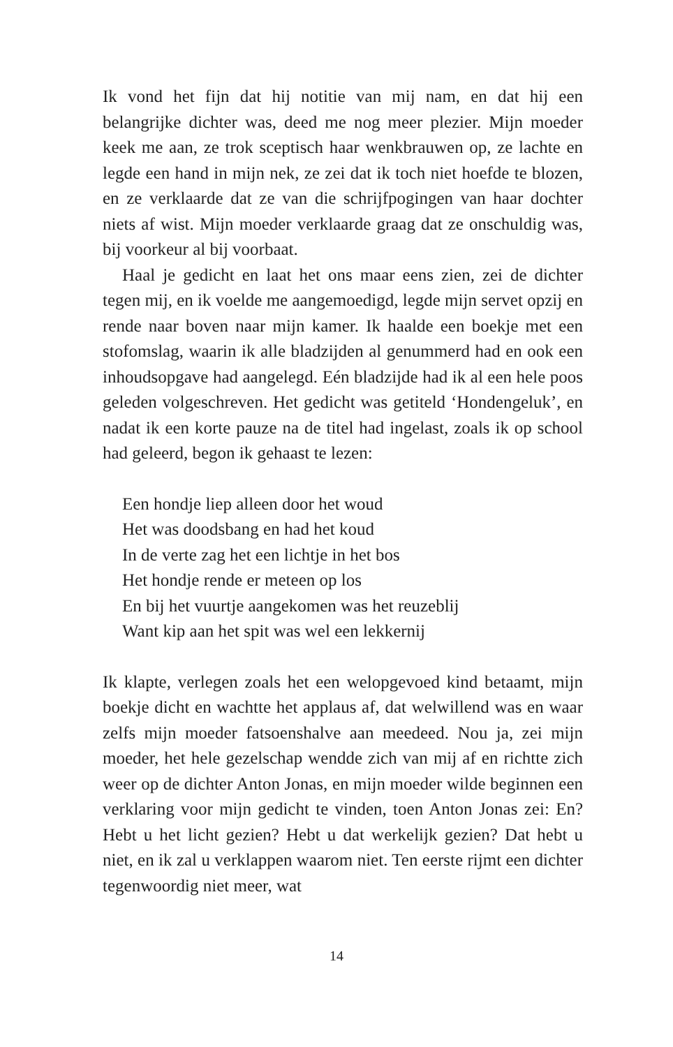Ik vond het fijn dat hij notitie van mij nam, en dat hij een belangrijke dichter was, deed me nog meer plezier. Mijn moeder keek me aan, ze trok sceptisch haar wenkbrauwen op, ze lachte en legde een hand in mijn nek, ze zei dat ik toch niet hoefde te blozen, en ze verklaarde dat ze van die schrijfpogingen van haar dochter niets af wist. Mijn moeder verklaarde graag dat ze onschuldig was, bij voorkeur al bij voorbaat.
Haal je gedicht en laat het ons maar eens zien, zei de dichter tegen mij, en ik voelde me aangemoedigd, legde mijn servet opzij en rende naar boven naar mijn kamer. Ik haalde een boekje met een stofomslag, waarin ik alle bladzijden al genummerd had en ook een inhoudsopgave had aangelegd. Eén bladzijde had ik al een hele poos geleden volgeschreven. Het gedicht was getiteld ‘Hondengeluk’, en nadat ik een korte pauze na de titel had ingelast, zoals ik op school had geleerd, begon ik gehaast te lezen:
Een hondje liep alleen door het woud
Het was doodsbang en had het koud
In de verte zag het een lichtje in het bos
Het hondje rende er meteen op los
En bij het vuurtje aangekomen was het reuzeblij
Want kip aan het spit was wel een lekkernij
Ik klapte, verlegen zoals het een welopgevoed kind betaamt, mijn boekje dicht en wachtte het applaus af, dat welwillend was en waar zelfs mijn moeder fatsoenshalve aan meedeed. Nou ja, zei mijn moeder, het hele gezelschap wendde zich van mij af en richtte zich weer op de dichter Anton Jonas, en mijn moeder wilde beginnen een verklaring voor mijn gedicht te vinden, toen Anton Jonas zei: En? Hebt u het licht gezien? Hebt u dat werkelijk gezien? Dat hebt u niet, en ik zal u verklappen waarom niet. Ten eerste rijmt een dichter tegenwoordig niet meer, wat
14